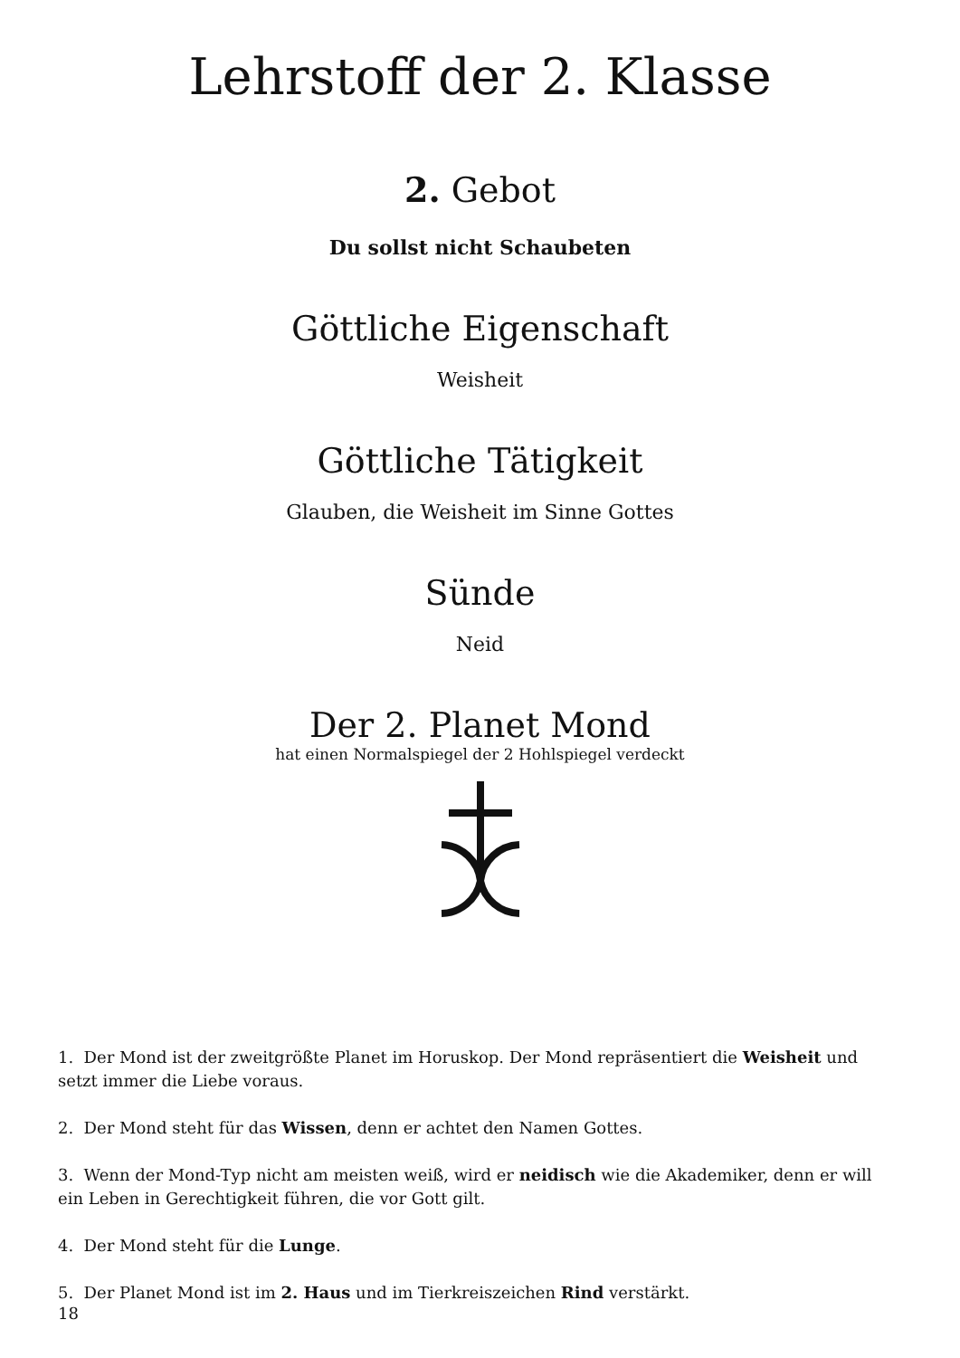Lehrstoff der 2. Klasse
2. Gebot
Du sollst nicht Schaubeten
Göttliche Eigenschaft
Weisheit
Göttliche Tätigkeit
Glauben, die Weisheit im Sinne Gottes
Sünde
Neid
Der 2. Planet Mond
hat einen Normalspiegel der 2 Hohlspiegel verdeckt
1. Der Mond ist der zweitgrößte Planet im Horuskop. Der Mond repräsentiert die Weisheit und setzt immer die Liebe voraus.
2. Der Mond steht für das Wissen, denn er achtet den Namen Gottes.
3. Wenn der Mond-Typ nicht am meisten weiß, wird er neidisch wie die Akademiker, denn er will ein Leben in Gerechtigkeit führen, die vor Gott gilt.
4. Der Mond steht für die Lunge.
5. Der Planet Mond ist im 2. Haus und im Tierkreiszeichen Rind verstärkt.
18